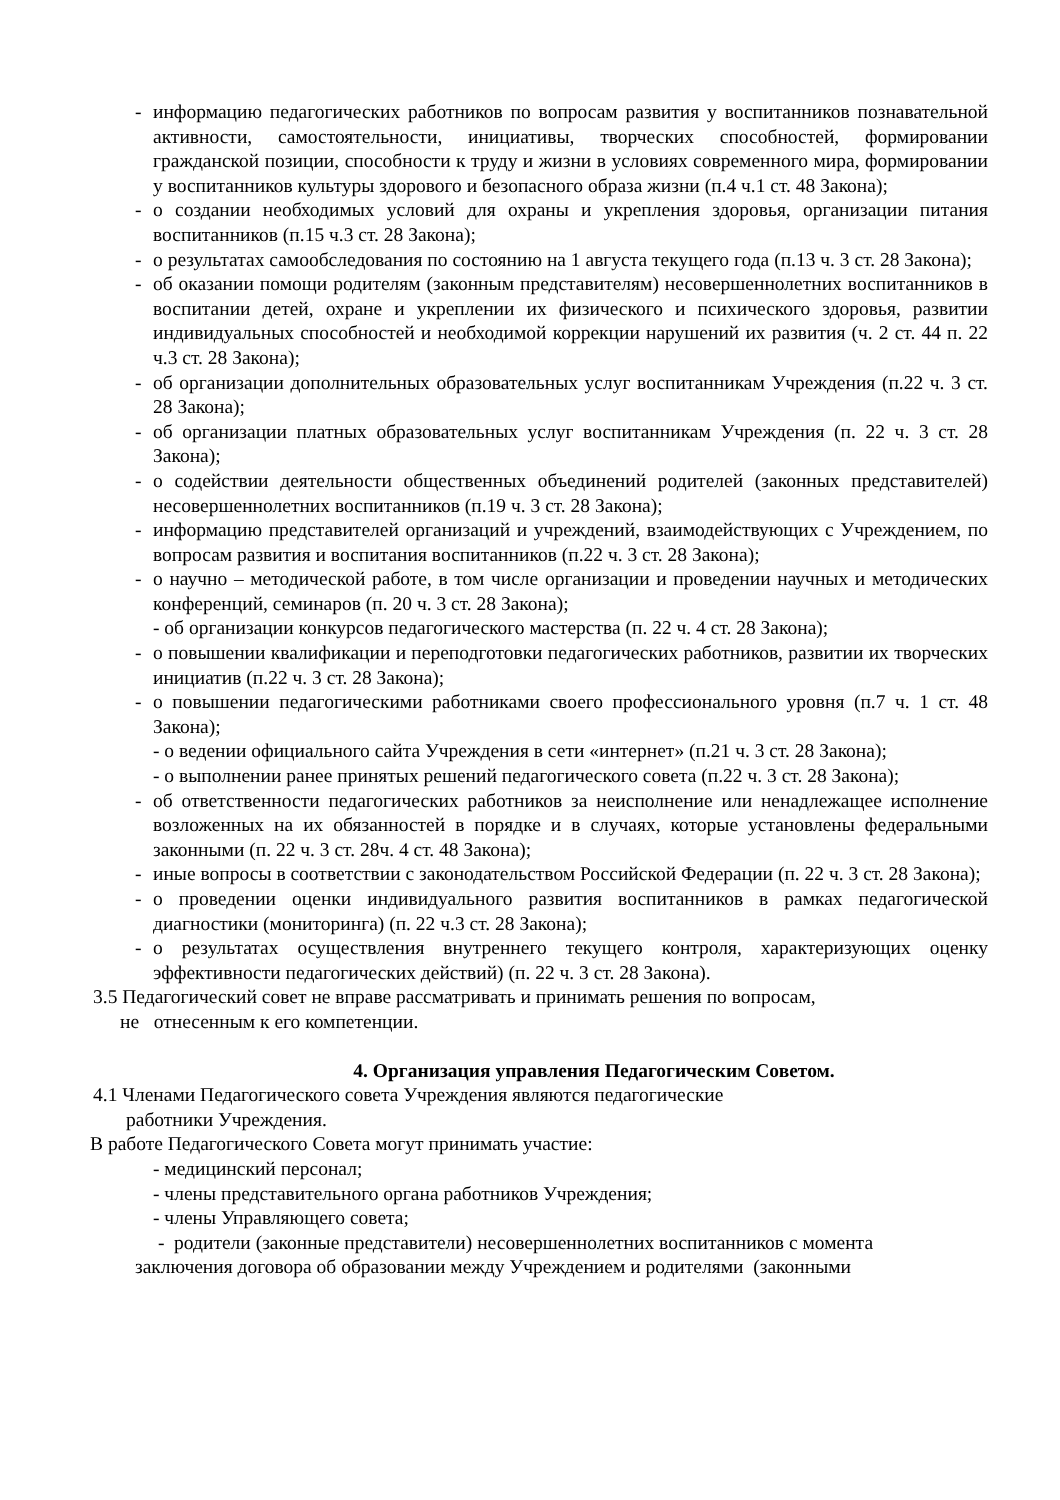- информацию педагогических работников по вопросам развития у воспитанников познавательной активности, самостоятельности, инициативы, творческих способностей, формировании гражданской позиции, способности к труду и жизни в условиях современного мира, формировании у воспитанников культуры здорового и безопасного образа жизни (п.4 ч.1 ст. 48 Закона);
- о создании необходимых условий для охраны и укрепления здоровья, организации питания воспитанников (п.15 ч.3 ст. 28 Закона);
- о результатах самообследования по состоянию на 1 августа текущего года (п.13 ч. 3 ст. 28 Закона);
- об оказании помощи родителям (законным представителям) несовершеннолетних воспитанников в воспитании детей, охране и укреплении их физического и психического здоровья, развитии индивидуальных способностей и необходимой коррекции нарушений их развития (ч. 2 ст. 44 п. 22 ч.3 ст. 28 Закона);
- об организации дополнительных образовательных услуг воспитанникам Учреждения (п.22 ч. 3 ст. 28 Закона);
- об организации платных образовательных услуг воспитанникам Учреждения (п. 22 ч. 3 ст. 28 Закона);
- о содействии деятельности общественных объединений родителей (законных представителей) несовершеннолетних воспитанников (п.19 ч. 3 ст. 28 Закона);
- информацию представителей организаций и учреждений, взаимодействующих с Учреждением, по вопросам развития и воспитания воспитанников (п.22 ч. 3 ст. 28 Закона);
- о научно – методической работе, в том числе организации и проведении научных и методических конференций, семинаров (п. 20 ч. 3 ст. 28 Закона);
- об организации конкурсов педагогического мастерства (п. 22 ч. 4 ст. 28 Закона);
- о повышении квалификации и переподготовки педагогических работников, развитии их творческих инициатив (п.22 ч. 3 ст. 28 Закона);
- о повышении педагогическими работниками своего профессионального уровня (п.7 ч. 1 ст. 48 Закона);
- о ведении официального сайта Учреждения в сети «интернет» (п.21 ч. 3 ст. 28 Закона);
- о выполнении ранее принятых решений педагогического совета (п.22 ч. 3 ст. 28 Закона);
- об ответственности педагогических работников за неисполнение или ненадлежащее исполнение возложенных на их обязанностей в порядке и в случаях, которые установлены федеральными законными (п. 22 ч. 3 ст. 28ч. 4 ст. 48 Закона);
- иные вопросы в соответствии с законодательством Российской Федерации (п. 22 ч. 3 ст. 28 Закона);
- о проведении оценки индивидуального развития воспитанников в рамках педагогической диагностики (мониторинга) (п. 22 ч.3 ст. 28 Закона);
- о результатах осуществления внутреннего текущего контроля, характеризующих оценку эффективности педагогических действий) (п. 22 ч. 3 ст. 28 Закона).
3.5 Педагогический совет не вправе рассматривать и принимать решения по вопросам,
не отнесенным к его компетенции.
4. Организация управления Педагогическим Советом.
4.1 Членами Педагогического совета Учреждения являются педагогические
работники Учреждения.
В работе Педагогического Совета могут принимать участие:
- медицинский персонал;
- члены представительного органа работников Учреждения;
- члены Управляющего совета;
- родители (законные представители) несовершеннолетних воспитанников с момента
заключения договора об образовании между Учреждением и родителями (законными